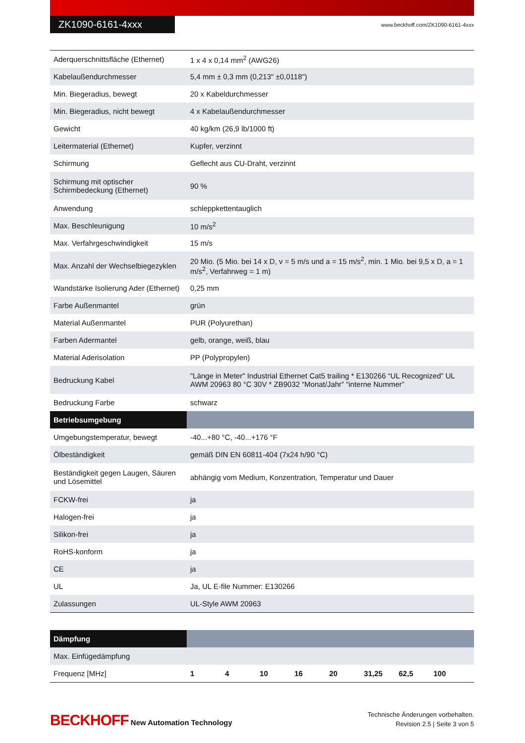ZK1090-6161-4xxx
www.beckhoff.com/ZK1090-6161-4xxx
| Aderquerschnittsfläche (Ethernet) | 1 x 4 x 0,14 mm<sup>2</sup> (AWG26) |
| Kabelaußendurchmesser | 5,4 mm ± 0,3 mm (0,213" ±0,0118") |
| Min. Biegeradius, bewegt | 20 x Kabeldurchmesser |
| Min. Biegeradius, nicht bewegt | 4 x Kabelaußendurchmesser |
| Gewicht | 40 kg/km (26,9 lb/1000 ft) |
| Leitermaterial (Ethernet) | Kupfer, verzinnt |
| Schirmung | Geflecht aus CU-Draht, verzinnt |
| Schirmung mit optischer Schirmbedeckung (Ethernet) | 90 % |
| Anwendung | schleppkettentauglich |
| Max. Beschleunigung | 10 m/s<sup>2</sup> |
| Max. Verfahrgeschwindigkeit | 15 m/s |
| Max. Anzahl der Wechselbiegezyklen | 20 Mio. (5 Mio. bei 14 x D, v = 5 m/s und a = 15 m/s<sup>2</sup>, min. 1 Mio. bei 9,5 x D, a = 1 m/s<sup>2</sup>, Verfahrweg = 1 m) |
| Wandstärke Isolierung Ader (Ethernet) | 0,25 mm |
| Farbe Außenmantel | grün |
| Material Außenmantel | PUR (Polyurethan) |
| Farben Adermantel | gelb, orange, weiß, blau |
| Material Aderisolation | PP (Polypropylen) |
| Bedruckung Kabel | "Länge in Meter" Industrial Ethernet Cat5 trailing * E130266 “UL Recognized” UL AWM 20963 80 °C 30V * ZB9032 “Monat/Jahr” “interne Nummer” |
| Bedruckung Farbe | schwarz |
| Betriebsumgebung | |
| Umgebungstemperatur, bewegt | -40...+80 °C, -40...+176 °F |
| Ölbeständigkeit | gemäß DIN EN 60811-404 (7x24 h/90 °C) |
| Beständigkeit gegen Laugen, Säuren und Lösemittel | abhängig vom Medium, Konzentration, Temperatur und Dauer |
| FCKW-frei | ja |
| Halogen-frei | ja |
| Silikon-frei | ja |
| RoHS-konform | ja |
| CE | ja |
| UL | Ja, UL E-file Nummer: E130266 |
| Zulassungen | UL-Style AWM 20963 |
| Dämpfung | |
| --- | --- |
| Max. Einfügedämpfung | |
| Frequenz [MHz] | 1 4 10 16 20 31,25 62,5 100 |
BECKHOFF New Automation Technology
Technische Änderungen vorbehalten.
Revision 2.5 | Seite 3 von 5